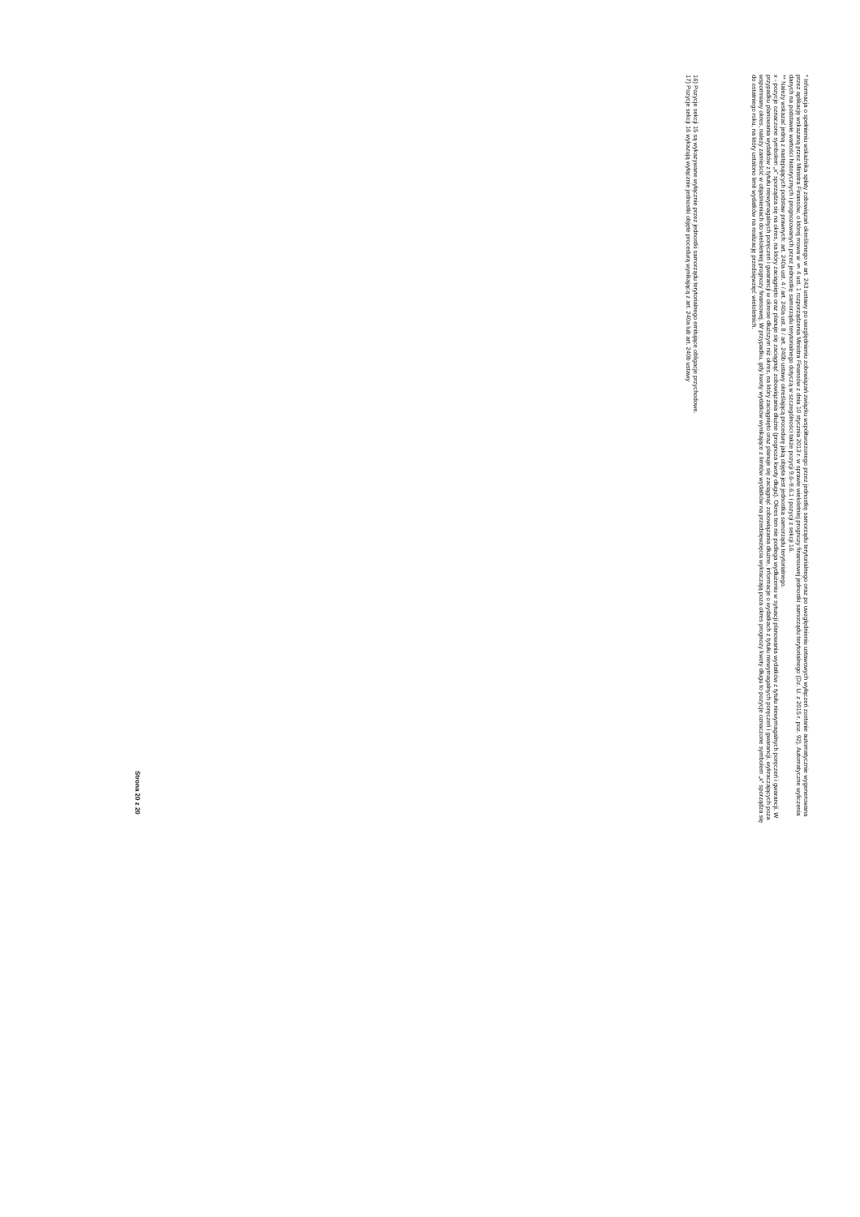* Informacja o spełnieniu wskaźnika spłaty zobowiązań określonego w art. 243 ustawy po uwzględnieniu zobowiązań związku współtworzonego przez jednostkę samorządu terytorialnego oraz po uwzględnieniu ustawowych wyłączeń zostanie automatycznie wygenerowana przez aplikację wskazaną przez Ministra Finansów, o której mowa w § 4 ust. 1 rozporządzenia Ministra Finansów z dnia 10 stycznia 2013 r. w sprawie wieloletniej prognozy finansowej jednostki samorządu terytorialnego (Dz. U. z 2015 r. poz. 92). Automatyczne wyliczenia danych na podstawie wartości historycznych i prognozowanych przez jednostkę samorządu terytorialnego dotyczą w szczególności także pozycji 9.6–9.6.1 i pozycji z sekcji 16.
** Należy wskazać jedną z następujących podstaw prawnych: art. 240a ust. 4 / art. 240a ust. 8 / art. 240b ustawy określającą procedurę jaką objęta jest jednostka samorządu terytorialnego.
x - pozycje oznaczone symbolem „x” sporządza się na okres, na który zaciągnięto oraz planuje się zaciągnąć zobowiązania dłużne (prognoza kwoty długu). Okres ten nie podlega wydłużeniu w sytuacji planowania wydatków z tytułu niewymagalnych poręczeń i gwarancji. W przypadku planowania wydatków z tytułu niewymagalnych poręczeń i gwarancji w okresie dłuższym niż okres, na który zaciągnięto oraz planuje się zaciągnąć zobowiązania dłużne, informacje o wydatkach z tytułu niewymagalnych poręczeń i gwarancji, wykraczających poza wspomniany okres, należy zamieścić w objaśnieniach do wieloletniej prognozy finansowej. W przypadku, gdy kwoty wydatków wynikające z limitów wydatków na przedsięwzięcia wykraczają poza okres prognozy kwoty długu to pozycje oznaczone symbolem „x” sporządza się do ostatniego roku, na który ustalono limit wydatków na realizację przedsięwzięć wieloletnich.
16) Pozycje sekcji 15 są wykazywane wyłącznie przez jednostki samorządu terytorialnego emitujące obligacje przychodowe.
17) Pozycje sekcji 16 wykazują wyłącznie jednostki objęte procedurą wynikającą z art. 240a lub art. 240b ustawy
Strona 20 z 20